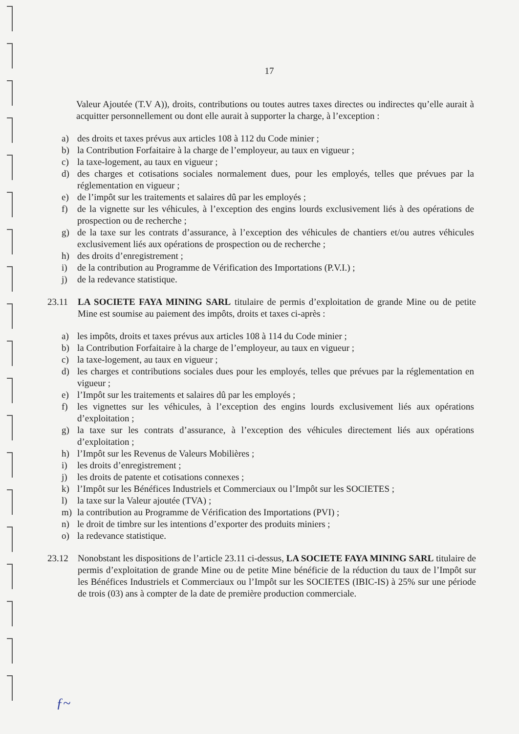17
Valeur Ajoutée (T.V A)), droits, contributions ou toutes autres taxes directes ou indirectes qu’elle aurait à acquitter personnellement ou dont elle aurait à supporter la charge, à l’exception :
a) des droits et taxes prévus aux articles 108 à 112 du Code minier ;
b) la Contribution Forfaitaire à la charge de l’employeur, au taux en vigueur ;
c) la taxe-logement, au taux en vigueur ;
d) des charges et cotisations sociales normalement dues, pour les employés, telles que prévues par la réglementation en vigueur ;
e) de l’impôt sur les traitements et salaires dû par les employés ;
f) de la vignette sur les véhicules, à l’exception des engins lourds exclusivement liés à des opérations de prospection ou de recherche ;
g) de la taxe sur les contrats d’assurance, à l’exception des véhicules de chantiers et/ou autres véhicules exclusivement liés aux opérations de prospection ou de recherche ;
h) des droits d’enregistrement ;
i) de la contribution au Programme de Vérification des Importations (P.V.I.) ;
j) de la redevance statistique.
23.11 LA SOCIETE FAYA MINING SARL titulaire de permis d’exploitation de grande Mine ou de petite Mine est soumise au paiement des impôts, droits et taxes ci-après :
a) les impôts, droits et taxes prévus aux articles 108 à 114 du Code minier ;
b) la Contribution Forfaitaire à la charge de l’employeur, au taux en vigueur ;
c) la taxe-logement, au taux en vigueur ;
d) les charges et contributions sociales dues pour les employés, telles que prévues par la réglementation en vigueur ;
e) l’Impôt sur les traitements et salaires dû par les employés ;
f) les vignettes sur les véhicules, à l’exception des engins lourds exclusivement liés aux opérations d’exploitation ;
g) la taxe sur les contrats d’assurance, à l’exception des véhicules directement liés aux opérations d’exploitation ;
h) l’Impôt sur les Revenus de Valeurs Mobilières ;
i) les droits d’enregistrement ;
j) les droits de patente et cotisations connexes ;
k) l’Impôt sur les Bénéfices Industriels et Commerciaux ou l’Impôt sur les SOCIETES ;
l) la taxe sur la Valeur ajoutée (TVA) ;
m) la contribution au Programme de Vérification des Importations (PVI) ;
n) le droit de timbre sur les intentions d’exporter des produits miniers ;
o) la redevance statistique.
23.12 Nonobstant les dispositions de l’article 23.11 ci-dessus, LA SOCIETE FAYA MINING SARL titulaire de permis d’exploitation de grande Mine ou de petite Mine bénéficie de la réduction du taux de l’Impôt sur les Bénéfices Industriels et Commerciaux ou l’Impôt sur les SOCIETES (IBIC-IS) à 25% sur une période de trois (03) ans à compter de la date de première production commerciale.
ƒ~